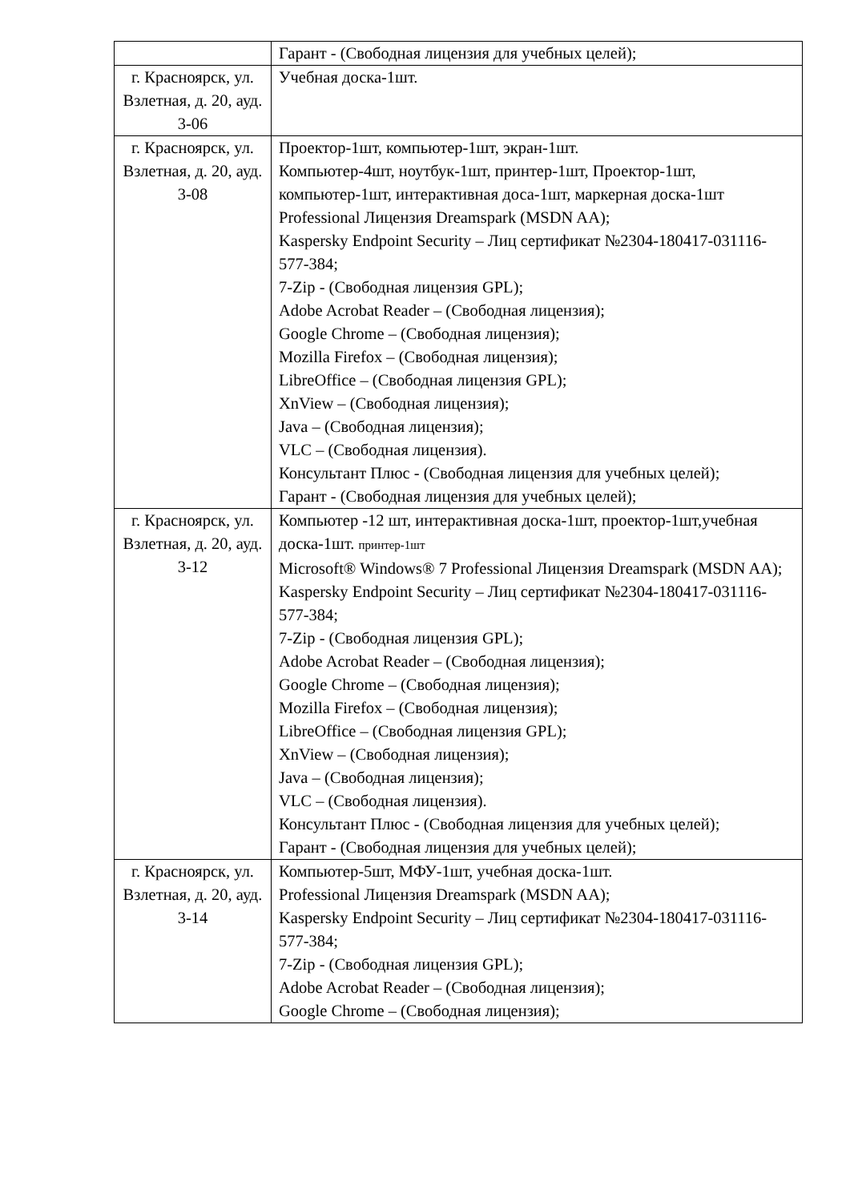| | Гарант - (Свободная лицензия для учебных целей); |
| г. Красноярск, ул. Взлетная, д. 20, ауд. 3-06 | Учебная доска-1шт. |
| г. Красноярск, ул. Взлетная, д. 20, ауд. 3-08 | Проектор-1шт, компьютер-1шт, экран-1шт. Компьютер-4шт, ноутбук-1шт, принтер-1шт, Проектор-1шт, компьютер-1шт, интерактивная доса-1шт, маркерная доска-1шт Professional Лицензия Dreamspark (MSDN AA); Kaspersky Endpoint Security – Лиц сертификат №2304-180417-031116- 577-384; 7-Zip - (Свободная лицензия GPL); Adobe Acrobat Reader – (Свободная лицензия); Google Chrome – (Свободная лицензия); Mozilla Firefox – (Свободная лицензия); LibreOffice – (Свободная лицензия GPL); XnView – (Свободная лицензия); Java – (Свободная лицензия); VLC – (Свободная лицензия). Консультант Плюс - (Свободная лицензия для учебных целей); Гарант - (Свободная лицензия для учебных целей); |
| г. Красноярск, ул. Взлетная, д. 20, ауд. 3-12 | Компьютер -12 шт, интерактивная доска-1шт, проектор-1шт,учебная доска-1шт. принтер-1шт Microsoft® Windows® 7 Professional Лицензия Dreamspark (MSDN AA); Kaspersky Endpoint Security – Лиц сертификат №2304-180417-031116- 577-384; 7-Zip - (Свободная лицензия GPL); Adobe Acrobat Reader – (Свободная лицензия); Google Chrome – (Свободная лицензия); Mozilla Firefox – (Свободная лицензия); LibreOffice – (Свободная лицензия GPL); XnView – (Свободная лицензия); Java – (Свободная лицензия); VLC – (Свободная лицензия). Консультант Плюс - (Свободная лицензия для учебных целей); Гарант - (Свободная лицензия для учебных целей); |
| г. Красноярск, ул. Взлетная, д. 20, ауд. 3-14 | Компьютер-5шт, МФУ-1шт, учебная доска-1шт. Professional Лицензия Dreamspark (MSDN AA); Kaspersky Endpoint Security – Лиц сертификат №2304-180417-031116- 577-384; 7-Zip - (Свободная лицензия GPL); Adobe Acrobat Reader – (Свободная лицензия); Google Chrome – (Свободная лицензия); |